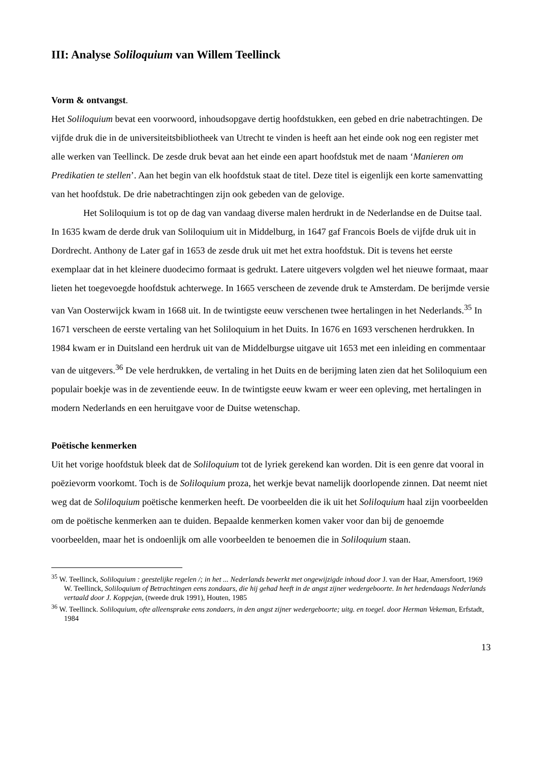III: Analyse Soliloquium van Willem Teellinck
Vorm & ontvangst.
Het Soliloquium bevat een voorwoord, inhoudsopgave dertig hoofdstukken, een gebed en drie nabetrachtingen. De vijfde druk die in de universiteitsbibliotheek van Utrecht te vinden is heeft aan het einde ook nog een register met alle werken van Teellinck. De zesde druk bevat aan het einde een apart hoofdstuk met de naam ‘Manieren om Predikatien te stellen’. Aan het begin van elk hoofdstuk staat de titel. Deze titel is eigenlijk een korte samenvatting van het hoofdstuk. De drie nabetrachtingen zijn ook gebeden van de gelovige.
Het Soliloquium is tot op de dag van vandaag diverse malen herdrukt in de Nederlandse en de Duitse taal. In 1635 kwam de derde druk van Soliloquium uit in Middelburg, in 1647 gaf Francois Boels de vijfde druk uit in Dordrecht. Anthony de Later gaf in 1653 de zesde druk uit met het extra hoofdstuk. Dit is tevens het eerste exemplaar dat in het kleinere duodecimo formaat is gedrukt. Latere uitgevers volgden wel het nieuwe formaat, maar lieten het toegevoegde hoofdstuk achterwege. In 1665 verscheen de zevende druk te Amsterdam. De berijmde versie van Van Oosterwijck kwam in 1668 uit. In de twintigste eeuw verschenen twee hertalingen in het Nederlands.<sup>35</sup> In 1671 verscheen de eerste vertaling van het Soliloquium in het Duits. In 1676 en 1693 verschenen herdrukken. In 1984 kwam er in Duitsland een herdruk uit van de Middelburgse uitgave uit 1653 met een inleiding en commentaar van de uitgevers.<sup>36</sup> De vele herdrukken, de vertaling in het Duits en de berijming laten zien dat het Soliloquium een populair boekje was in de zeventiende eeuw. In de twintigste eeuw kwam er weer een opleving, met hertalingen in modern Nederlands en een heruitgave voor de Duitse wetenschap.
Poëtische kenmerken
Uit het vorige hoofdstuk bleek dat de Soliloquium tot de lyriek gerekend kan worden. Dit is een genre dat vooral in poëzievorm voorkomt. Toch is de Soliloquium proza, het werkje bevat namelijk doorlopende zinnen. Dat neemt niet weg dat de Soliloquium poëtische kenmerken heeft. De voorbeelden die ik uit het Soliloquium haal zijn voorbeelden om de poëtische kenmerken aan te duiden. Bepaalde kenmerken komen vaker voor dan bij de genoemde voorbeelden, maar het is ondoenlijk om alle voorbeelden te benoemen die in Soliloquium staan.
<sup>35</sup> W. Teellinck, Soliloquium : geestelijke regelen /; in het ... Nederlands bewerkt met ongewijzigde inhoud door J. van der Haar, Amersfoort, 1969
W. Teellinck, Soliloquium of Betrachtingen eens zondaars, die hij gehad heeft in de angst zijner wedergeboorte. In het hedendaags Nederlands vertaald door J. Koppejan, (tweede druk 1991), Houten, 1985
<sup>36</sup> W. Teellinck. Soliloquium, ofte alleensprake eens zondaers, in den angst zijner wedergeboorte; uitg. en toegel. door Herman Vekeman, Erfstadt, 1984
13